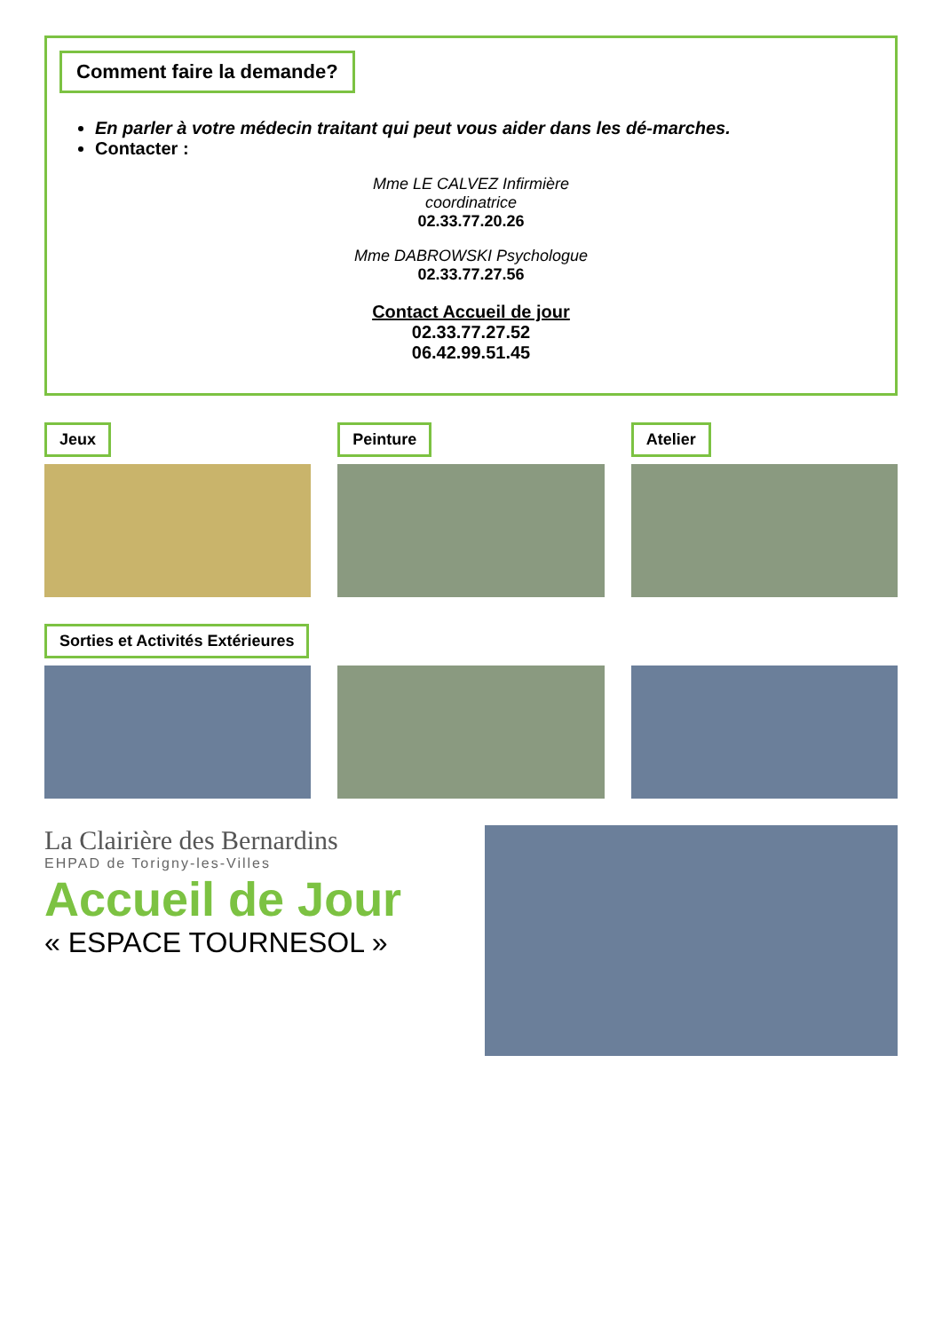Comment faire la demande?
En parler à votre médecin traitant qui peut vous aider dans les dé-marches.
Contacter :
Mme LE CALVEZ Infirmière
coordinatrice
02.33.77.20.26
Mme DABROWSKI Psychologue
02.33.77.27.56
Contact Accueil de jour
02.33.77.27.52
06.42.99.51.45
Jeux Peinture Atelier
Sorties et Activités Extérieures
La Clairière des Bernardins
EHPAD de Torigny-les-Villes
Accueil de Jour
« ESPACE TOURNESOL »